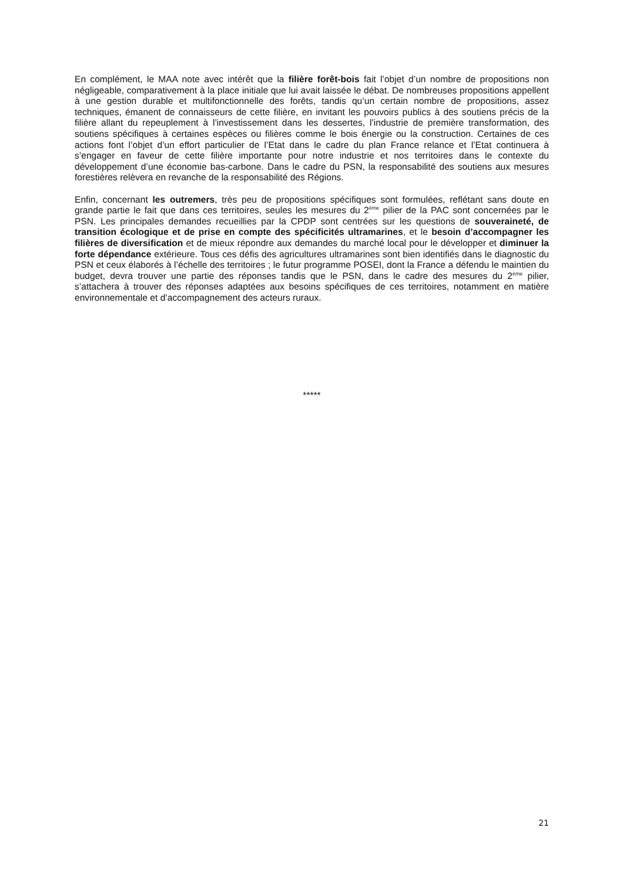En complément, le MAA note avec intérêt que la filière forêt-bois fait l’objet d’un nombre de propositions non négligeable, comparativement à la place initiale que lui avait laissée le débat. De nombreuses propositions appellent à une gestion durable et multifonctionnelle des forêts, tandis qu’un certain nombre de propositions, assez techniques, émanent de connaisseurs de cette filière, en invitant les pouvoirs publics à des soutiens précis de la filière allant du repeuplement à l’investissement dans les dessertes, l’industrie de première transformation, des soutiens spécifiques à certaines espèces ou filières comme le bois énergie ou la construction. Certaines de ces actions font l’objet d’un effort particulier de l’Etat dans le cadre du plan France relance et l’Etat continuera à s’engager en faveur de cette filière importante pour notre industrie et nos territoires dans le contexte du développement d’une économie bas-carbone. Dans le cadre du PSN, la responsabilité des soutiens aux mesures forestières relèvera en revanche de la responsabilité des Régions.
Enfin, concernant les outremers, très peu de propositions spécifiques sont formulées, reflétant sans doute en grande partie le fait que dans ces territoires, seules les mesures du 2<sup>ème</sup> pilier de la PAC sont concernées par le PSN. Les principales demandes recueillies par la CPDP sont centrées sur les questions de souveraineté, de transition écologique et de prise en compte des spécificités ultramarines, et le besoin d’accompagner les filières de diversification et de mieux répondre aux demandes du marché local pour le développer et diminuer la forte dépendance extérieure. Tous ces défis des agricultures ultramarines sont bien identifiés dans le diagnostic du PSN et ceux élaborés à l’échelle des territoires ; le futur programme POSEI, dont la France a défendu le maintien du budget, devra trouver une partie des réponses tandis que le PSN, dans le cadre des mesures du 2<sup>ème</sup> pilier, s’attachera à trouver des réponses adaptées aux besoins spécifiques de ces territoires, notamment en matière environnementale et d’accompagnement des acteurs ruraux.
*****
21